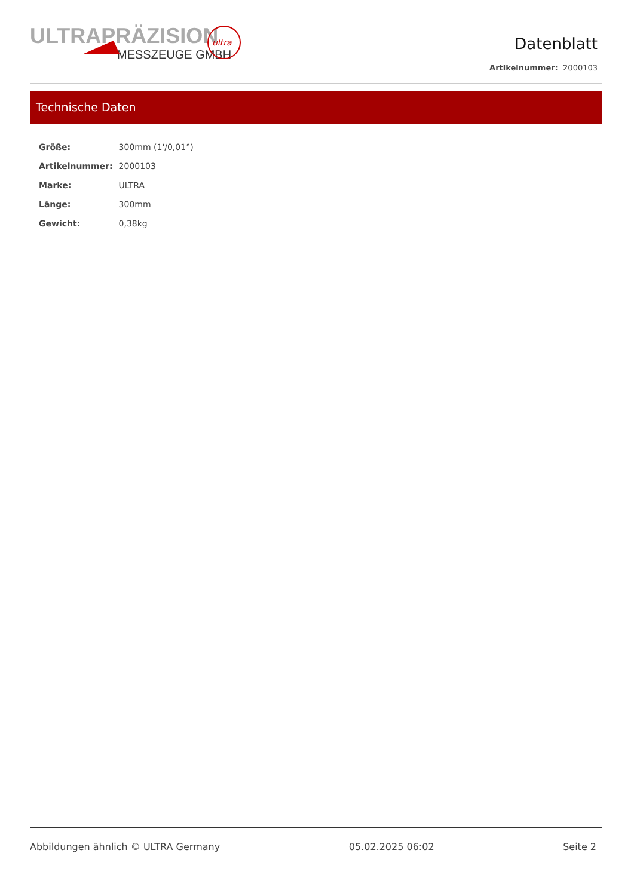ULTRAPRÄZISION
MESSZEUGE GMBH
ultra
Datenblatt
Artikelnummer: 2000103
Technische Daten
| Größe: | 300mm (1'/0,01°) |
| Artikelnummer: | 2000103 |
| Marke: | ULTRA |
| Länge: | 300mm |
| Gewicht: | 0,38kg |
Abbildungen ähnlich © ULTRA Germany 05.02.2025 06:02 Seite 2